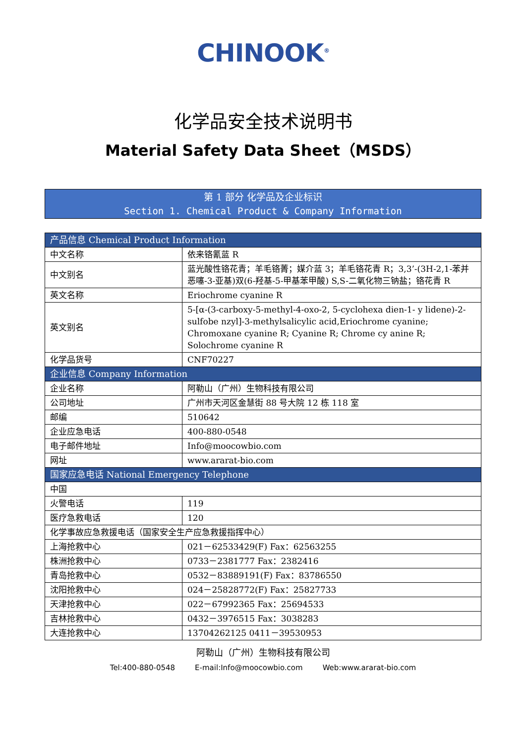CHINOOK<sup>®</sup>
化学品安全技术说明书
Material Safety Data Sheet（MSDS）
第 1 部分 化学品及企业标识
Section 1. Chemical Product & Company Information
| 产品信息 Chemical Product Information | |
| --- | --- |
| 中文名称 | 依来铬氰蓝 R |
| 中文别名 | 蓝光酸性铬花青；羊毛铬菁；媒介蓝 3；羊毛铬花青 R；3,3’-(3H-2,1-苯并恶噻-3-亚基)双(6-羟基-5-甲基苯甲酸) S,S-二氧化物三钠盐；铬花青 R |
| 英文名称 | Eriochrome cyanine R |
| 英文别名 | 5-[α-(3-carboxy-5-methyl-4-oxo-2, 5-cyclohexa dien-1- y lidene)-2-sulfobe nzyl]-3-methylsalicylic acid,Eriochrome cyanine; Chromoxane cyanine R; Cyanine R; Chrome cy anine R; Solochrome cyanine R |
| 化学品货号 | CNF70227 |
| 企业信息 Company Information | |
| 企业名称 | 阿勒山（广州）生物科技有限公司 |
| 公司地址 | 广州市天河区金慧街 88 号大院 12 栋 118 室 |
| 邮编 | 510642 |
| 企业应急电话 | 400-880-0548 |
| 电子邮件地址 | Info@moocowbio.com |
| 网址 | www.ararat-bio.com |
| 国家应急电话 National Emergency Telephone | |
| 中国 | |
| 火警电话 | 119 |
| 医疗急救电话 | 120 |
| 化学事故应急救援电话（国家安全生产应急救援指挥中心） | |
| 上海抢救中心 | 021－62533429(F) Fax：62563255 |
| 株洲抢救中心 | 0733－2381777 Fax：2382416 |
| 青岛抢救中心 | 0532－83889191(F) Fax：83786550 |
| 沈阳抢救中心 | 024－25828772(F) Fax：25827733 |
| 天津抢救中心 | 022－67992365 Fax：25694533 |
| 吉林抢救中心 | 0432－3976515 Fax：3038283 |
| 大连抢救中心 | 13704262125 0411－39530953 |
阿勒山（广州）生物科技有限公司
Tel:400-880-0548 E-mail:Info@moocowbio.com Web:www.ararat-bio.com